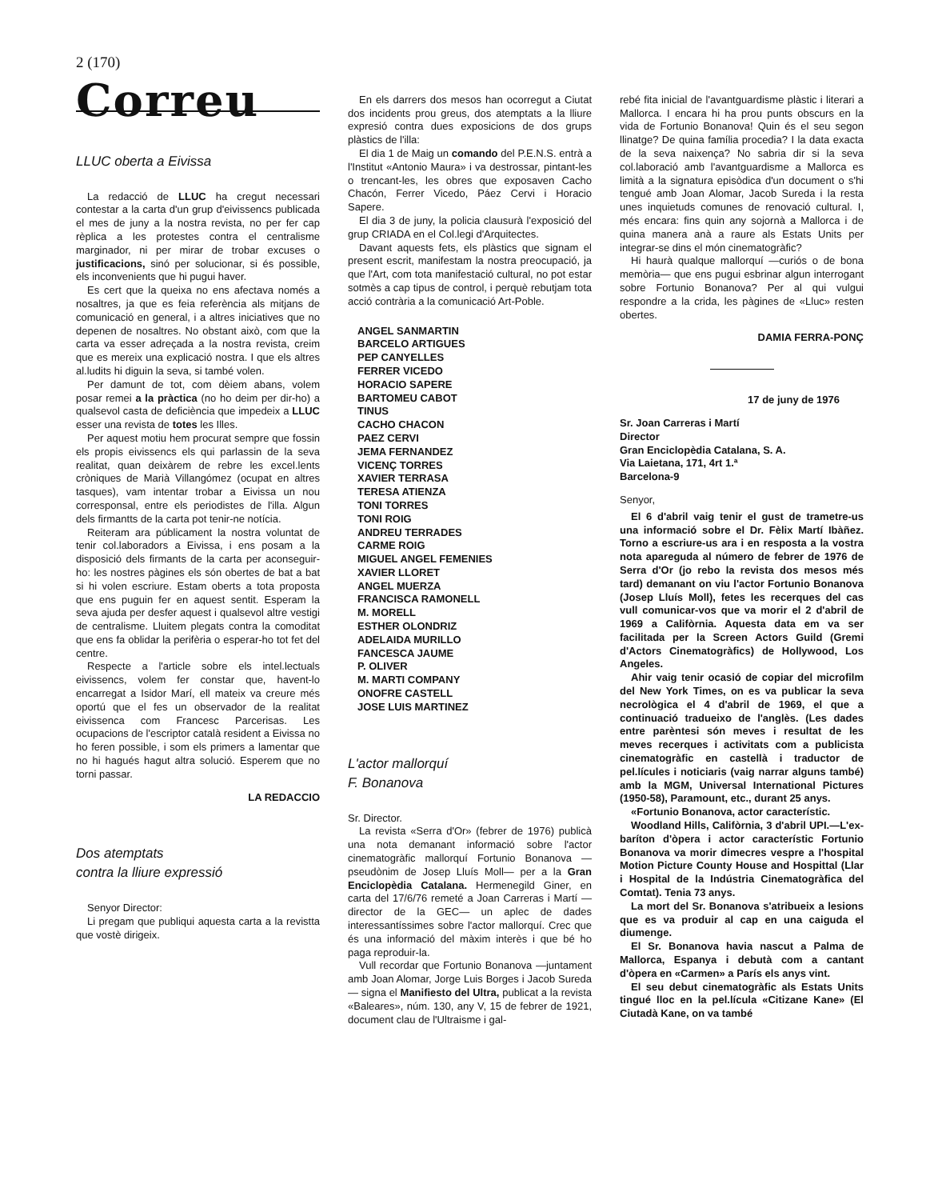2 (170)
Correu
LLUC oberta a Eivissa
La redacció de LLUC ha cregut necessari contestar a la carta d'un grup d'eivissencs publicada el mes de juny a la nostra revista, no per fer cap rèplica a les protestes contra el centralisme marginador, ni per mirar de trobar excuses o justificacions, sinó per solucionar, si és possible, els inconvenients que hi pugui haver.
Es cert que la queixa no ens afectava només a nosaltres, ja que es feia referència als mitjans de comunicació en general, i a altres iniciatives que no depenen de nosaltres. No obstant això, com que la carta va esser adreçada a la nostra revista, creim que es mereix una explicació nostra. I que els altres al.ludits hi diguin la seva, si també volen.
Per damunt de tot, com dèiem abans, volem posar remei a la pràctica (no ho deim per dir-ho) a qualsevol casta de deficiència que impedeix a LLUC esser una revista de totes les Illes.
Per aquest motiu hem procurat sempre que fossin els propis eivissencs els qui parlassin de la seva realitat, quan deixàrem de rebre les excel.lents cròniques de Marià Villangómez (ocupat en altres tasques), vam intentar trobar a Eivissa un nou corresponsal, entre els periodistes de l'illa. Algun dels firmantts de la carta pot tenir-ne notícia.
Reiteram ara públicament la nostra voluntat de tenir col.laboradors a Eivissa, i ens posam a la disposició dels firmants de la carta per aconseguir-ho: les nostres pàgines els són obertes de bat a bat si hi volen escriure. Estam oberts a tota proposta que ens puguin fer en aquest sentit. Esperam la seva ajuda per desfer aquest i qualsevol altre vestigi de centralisme. Lluitem plegats contra la comoditat que ens fa oblidar la perifèria o esperar-ho tot fet del centre.
Respecte a l'article sobre els intel.lectuals eivissencs, volem fer constar que, havent-lo encarregat a Isidor Marí, ell mateix va creure més oportú que el fes un observador de la realitat eivissenca com Francesc Parcerisas. Les ocupacions de l'escriptor català resident a Eivissa no ho feren possible, i som els primers a lamentar que no hi hagués hagut altra solució. Esperem que no torni passar.
LA REDACCIO
Dos atemptats
contra la lliure expressió
Senyor Director:
Li pregam que publiqui aquesta carta a la revistta que vostè dirigeix.
En els darrers dos mesos han ocorregut a Ciutat dos incidents prou greus, dos atemptats a la lliure expresió contra dues exposicions de dos grups plàstics de l'illa:
El dia 1 de Maig un comando del P.E.N.S. entrà a l'Institut «Antonio Maura» i va destrossar, pintant-les o trencant-les, les obres que exposaven Cacho Chacón, Ferrer Vicedo, Páez Cervi i Horacio Sapere.
El dia 3 de juny, la policia clausurà l'exposició del grup CRIADA en el Col.legi d'Arquitectes.
Davant aquests fets, els plàstics que signam el present escrit, manifestam la nostra preocupació, ja que l'Art, com tota manifestació cultural, no pot estar sotmès a cap tipus de control, i perquè rebutjam tota acció contrària a la comunicació Art-Poble.
ANGEL SANMARTIN
BARCELO ARTIGUES
PEP CANYELLES
FERRER VICEDO
HORACIO SAPERE
BARTOMEU CABOT
TINUS
CACHO CHACON
PAEZ CERVI
JEMA FERNANDEZ
VICENÇ TORRES
XAVIER TERRASA
TERESA ATIENZA
TONI TORRES
TONI ROIG
ANDREU TERRADES
CARME ROIG
MIGUEL ANGEL FEMENIES
XAVIER LLORET
ANGEL MUERZA
FRANCISCA RAMONELL
M. MORELL
ESTHER OLONDRIZ
ADELAIDA MURILLO
FANCESCA JAUME
P. OLIVER
M. MARTI COMPANY
ONOFRE CASTELL
JOSE LUIS MARTINEZ
L'actor mallorquí
F. Bonanova
Sr. Director.
La revista «Serra d'Or» (febrer de 1976) publicà una nota demanant informació sobre l'actor cinematogràfic mallorquí Fortunio Bonanova —pseudònim de Josep Lluís Moll— per a la Gran Enciclopèdia Catalana. Hermenegild Giner, en carta del 17/6/76 remeté a Joan Carreras i Martí —director de la GEC— un aplec de dades interessantíssimes sobre l'actor mallorquí. Crec que és una informació del màxim interès i que bé ho paga reproduir-la.
Vull recordar que Fortunio Bonanova —juntament amb Joan Alomar, Jorge Luis Borges i Jacob Sureda— signa el Manifiesto del Ultra, publicat a la revista «Baleares», núm. 130, any V, 15 de febrer de 1921, document clau de l'Ultraisme i gal-
rebé fita inicial de l'avantguardisme plàstic i literari a Mallorca. I encara hi ha prou punts obscurs en la vida de Fortunio Bonanova! Quin és el seu segon llinatge? De quina família procedia? I la data exacta de la seva naixença? No sabria dir si la seva col.laboració amb l'avantguardisme a Mallorca es limità a la signatura episòdica d'un document o s'hi tengué amb Joan Alomar, Jacob Sureda i la resta unes inquietuds comunes de renovació cultural. I, més encara: fins quin any sojornà a Mallorca i de quina manera anà a raure als Estats Units per integrar-se dins el món cinematogràfic?
Hi haurà qualque mallorquí —curiós o de bona memòria— que ens pugui esbrinar algun interrogant sobre Fortunio Bonanova? Per al qui vulgui respondre a la crida, les pàgines de «Lluc» resten obertes.
DAMIA FERRA-PONÇ
17 de juny de 1976
Sr. Joan Carreras i Martí
Director
Gran Enciclopèdia Catalana, S. A.
Via Laietana, 171, 4rt 1.ª
Barcelona-9
Senyor,
El 6 d'abril vaig tenir el gust de trametre-us una informació sobre el Dr. Fèlix Martí Ibàñez. Torno a escriure-us ara i en resposta a la vostra nota apareguda al número de febrer de 1976 de Serra d'Or (jo rebo la revista dos mesos més tard) demanant on viu l'actor Fortunio Bonanova (Josep Lluís Moll), fetes les recerques del cas vull comunicar-vos que va morir el 2 d'abril de 1969 a Califòrnia. Aquesta data em va ser facilitada per la Screen Actors Guild (Gremi d'Actors Cinematogràfics) de Hollywood, Los Angeles.
Ahir vaig tenir ocasió de copiar del microfilm del New York Times, on es va publicar la seva necrològica el 4 d'abril de 1969, el que a continuació tradueixo de l'anglès. (Les dades entre parèntesi són meves i resultat de les meves recerques i activitats com a publicista cinematogràfic en castellà i traductor de pel.lícules i noticiaris (vaig narrar alguns també) amb la MGM, Universal International Pictures (1950-58), Paramount, etc., durant 25 anys.
«Fortunio Bonanova, actor característic.
Woodland Hills, Califòrnia, 3 d'abril UPI.—L'ex-baríton d'òpera i actor característic Fortunio Bonanova va morir dimecres vespre a l'hospital Motion Picture County House and Hospittal (Llar i Hospital de la Indústria Cinematogràfica del Comtat). Tenia 73 anys.
La mort del Sr. Bonanova s'atribueix a lesions que es va produir al cap en una caiguda el diumenge.
El Sr. Bonanova havia nascut a Palma de Mallorca, Espanya i debutà com a cantant d'òpera en «Carmen» a París els anys vint.
El seu debut cinematogràfic als Estats Units tingué lloc en la pel.lícula «Citizane Kane» (El Ciutadà Kane, on va també